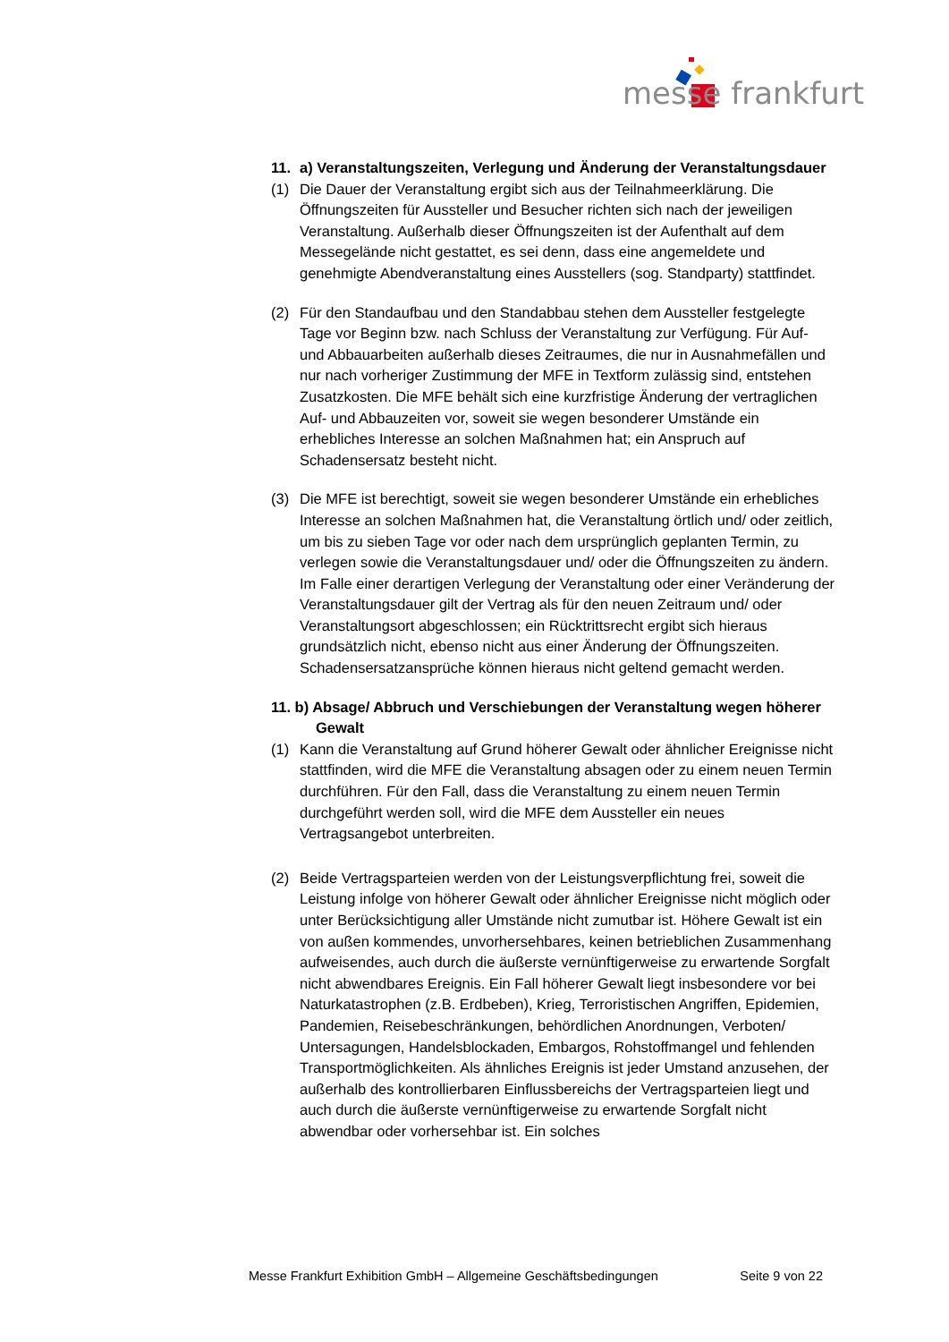messe frankfurt
11. a) Veranstaltungszeiten, Verlegung und Änderung der Veranstaltungsdauer
(1) Die Dauer der Veranstaltung ergibt sich aus der Teilnahmeerklärung. Die Öffnungszeiten für Aussteller und Besucher richten sich nach der jeweiligen Veranstaltung. Außerhalb dieser Öffnungszeiten ist der Aufenthalt auf dem Messegelände nicht gestattet, es sei denn, dass eine angemeldete und genehmigte Abendveranstaltung eines Ausstellers (sog. Standparty) stattfindet.
(2) Für den Standaufbau und den Standabbau stehen dem Aussteller festgelegte Tage vor Beginn bzw. nach Schluss der Veranstaltung zur Verfügung. Für Auf- und Abbauarbeiten außerhalb dieses Zeitraumes, die nur in Ausnahmefällen und nur nach vorheriger Zustimmung der MFE in Textform zulässig sind, entstehen Zusatzkosten. Die MFE behält sich eine kurzfristige Änderung der vertraglichen Auf- und Abbauzeiten vor, soweit sie wegen besonderer Umstände ein erhebliches Interesse an solchen Maßnahmen hat; ein Anspruch auf Schadensersatz besteht nicht.
(3) Die MFE ist berechtigt, soweit sie wegen besonderer Umstände ein erhebliches Interesse an solchen Maßnahmen hat, die Veranstaltung örtlich und/ oder zeitlich, um bis zu sieben Tage vor oder nach dem ursprünglich geplanten Termin, zu verlegen sowie die Veranstaltungsdauer und/ oder die Öffnungszeiten zu ändern.
Im Falle einer derartigen Verlegung der Veranstaltung oder einer Veränderung der Veranstaltungsdauer gilt der Vertrag als für den neuen Zeitraum und/ oder Veranstaltungsort abgeschlossen; ein Rücktrittsrecht ergibt sich hieraus grundsätzlich nicht, ebenso nicht aus einer Änderung der Öffnungszeiten. Schadensersatzansprüche können hieraus nicht geltend gemacht werden.
11. b) Absage/ Abbruch und Verschiebungen der Veranstaltung wegen höherer Gewalt
(1) Kann die Veranstaltung auf Grund höherer Gewalt oder ähnlicher Ereignisse nicht stattfinden, wird die MFE die Veranstaltung absagen oder zu einem neuen Termin durchführen. Für den Fall, dass die Veranstaltung zu einem neuen Termin durchgeführt werden soll, wird die MFE dem Aussteller ein neues Vertragsangebot unterbreiten.
(2) Beide Vertragsparteien werden von der Leistungsverpflichtung frei, soweit die Leistung infolge von höherer Gewalt oder ähnlicher Ereignisse nicht möglich oder unter Berücksichtigung aller Umstände nicht zumutbar ist. Höhere Gewalt ist ein von außen kommendes, unvorhersehbares, keinen betrieblichen Zusammenhang aufweisendes, auch durch die äußerste vernünftigerweise zu erwartende Sorgfalt nicht abwendbares Ereignis. Ein Fall höherer Gewalt liegt insbesondere vor bei Naturkatastrophen (z.B. Erdbeben), Krieg, Terroristischen Angriffen, Epidemien, Pandemien, Reisebeschränkungen, behördlichen Anordnungen, Verboten/ Untersagungen, Handelsblockaden, Embargos, Rohstoffmangel und fehlenden Transportmöglichkeiten. Als ähnliches Ereignis ist jeder Umstand anzusehen, der außerhalb des kontrollierbaren Einflussbereichs der Vertragsparteien liegt und auch durch die äußerste vernünftigerweise zu erwartende Sorgfalt nicht abwendbar oder vorhersehbar ist. Ein solches
Messe Frankfurt Exhibition GmbH – Allgemeine Geschäftsbedingungen Seite 9 von 22